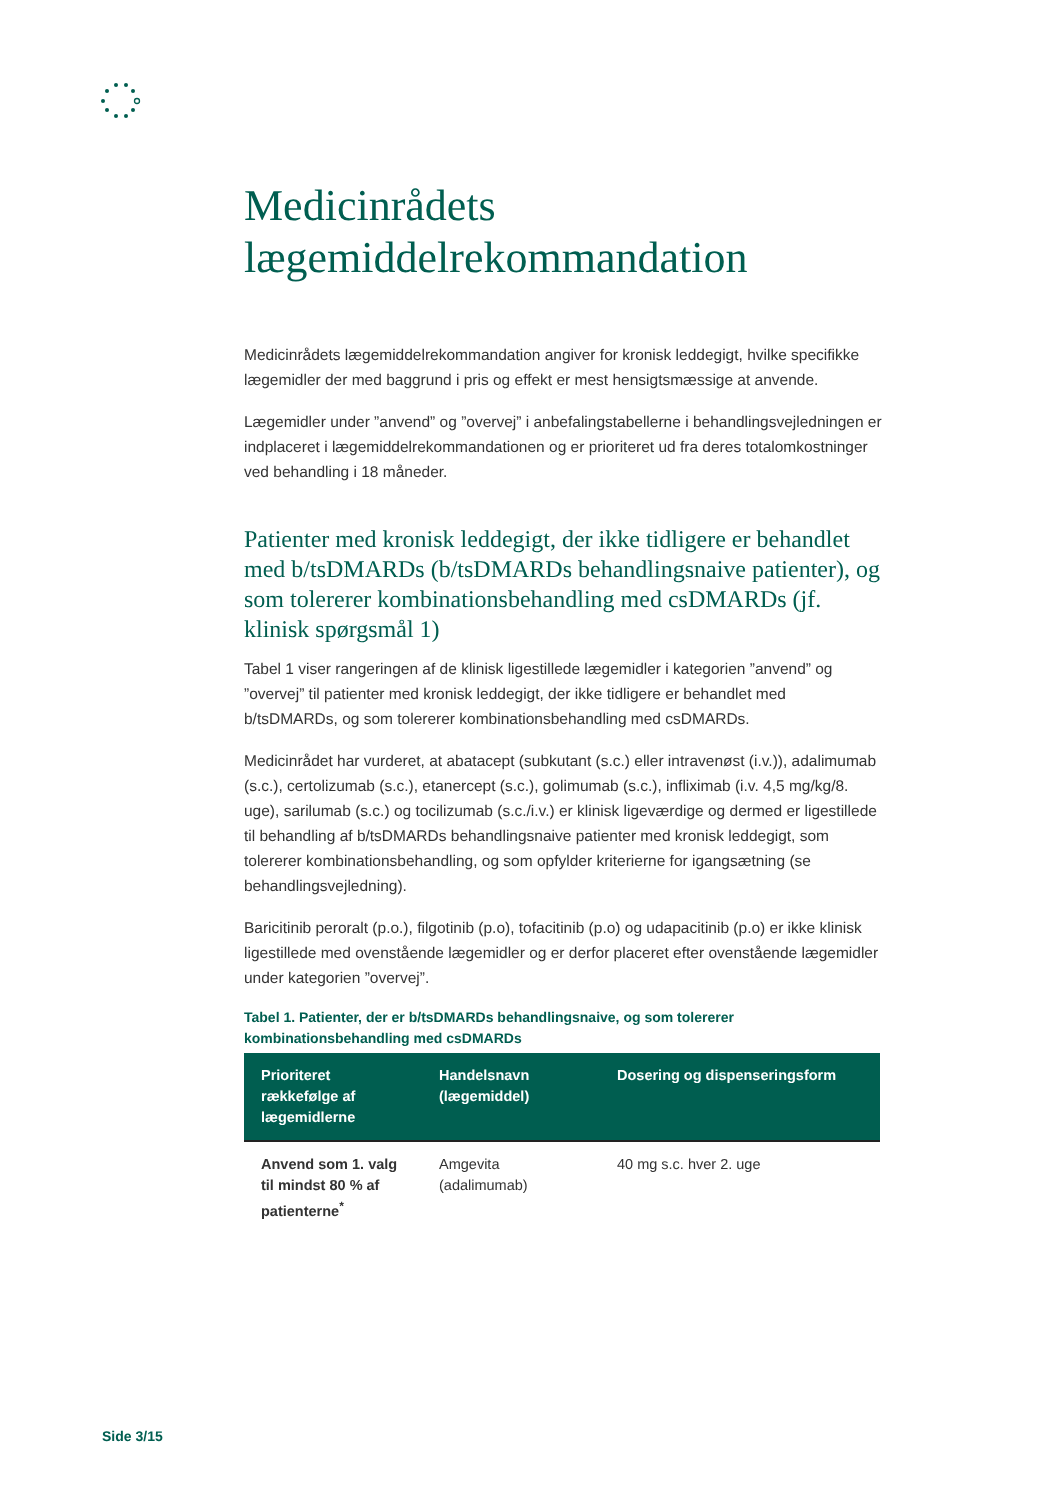Medicinrådets lægemiddelrekommandation
Medicinrådets lægemiddelrekommandation angiver for kronisk leddegigt, hvilke specifikke lægemidler der med baggrund i pris og effekt er mest hensigtsmæssige at anvende.
Lægemidler under ”anvend” og ”overvej” i anbefalingstabellerne i behandlingsvejledningen er indplaceret i lægemiddelrekommandationen og er prioriteret ud fra deres totalomkostninger ved behandling i 18 måneder.
Patienter med kronisk leddegigt, der ikke tidligere er behandlet med b/tsDMARDs (b/tsDMARDs behandlingsnaive patienter), og som tolererer kombinationsbehandling med csDMARDs (jf. klinisk spørgsmål 1)
Tabel 1 viser rangeringen af de klinisk ligestillede lægemidler i kategorien ”anvend” og ”overvej” til patienter med kronisk leddegigt, der ikke tidligere er behandlet med b/tsDMARDs, og som tolererer kombinationsbehandling med csDMARDs.
Medicinrådet har vurderet, at abatacept (subkutant (s.c.) eller intravenøst (i.v.)), adalimumab (s.c.), certolizumab (s.c.), etanercept (s.c.), golimumab (s.c.), infliximab (i.v. 4,5 mg/kg/8. uge), sarilumab (s.c.) og tocilizumab (s.c./i.v.) er klinisk ligeværdige og dermed er ligestillede til behandling af b/tsDMARDs behandlingsnaive patienter med kronisk leddegigt, som tolererer kombinationsbehandling, og som opfylder kriterierne for igangsætning (se behandlingsvejledning).
Baricitinib peroralt (p.o.), filgotinib (p.o), tofacitinib (p.o) og udapacitinib (p.o) er ikke klinisk ligestillede med ovenstående lægemidler og er derfor placeret efter ovenstående lægemidler under kategorien ”overvej”.
Tabel 1. Patienter, der er b/tsDMARDs behandlingsnaive, og som tolererer kombinationsbehandling med csDMARDs
| Prioriteret rækkefølge af lægemidlerne | Handelsnavn (lægemiddel) | Dosering og dispenseringsform |
| --- | --- | --- |
| Anvend som 1. valg til mindst 80 % af patienterne<sup>*</sup> | Amgevita (adalimumab) | 40 mg s.c. hver 2. uge |
Side 3/15